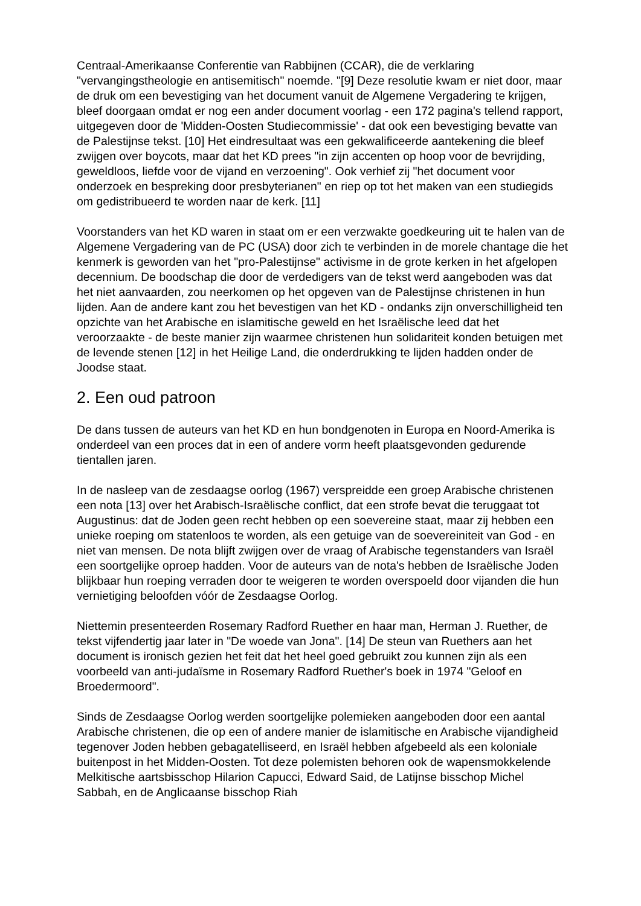Centraal-Amerikaanse Conferentie van Rabbijnen (CCAR), die de verklaring "vervangingstheologie en antisemitisch" noemde. "[9] Deze resolutie kwam er niet door, maar de druk om een bevestiging van het document vanuit de Algemene Vergadering te krijgen, bleef doorgaan omdat er nog een ander document voorlag - een 172 pagina's tellend rapport, uitgegeven door de 'Midden-Oosten Studiecommissie' - dat ook een bevestiging bevatte van de Palestijnse tekst. [10] Het eindresultaat was een gekwalificeerde aantekening die bleef zwijgen over boycots, maar dat het KD prees "in zijn accenten op hoop voor de bevrijding, geweldloos, liefde voor de vijand en verzoening". Ook verhief zij "het document voor onderzoek en bespreking door presbyterianen" en riep op tot het maken van een studiegids om gedistribueerd te worden naar de kerk. [11]
Voorstanders van het KD waren in staat om er een verzwakte goedkeuring uit te halen van de Algemene Vergadering van de PC (USA) door zich te verbinden in de morele chantage die het kenmerk is geworden van het "pro-Palestijnse" activisme in de grote kerken in het afgelopen decennium. De boodschap die door de verdedigers van de tekst werd aangeboden was dat het niet aanvaarden, zou neerkomen op het opgeven van de Palestijnse christenen in hun lijden. Aan de andere kant zou het bevestigen van het KD - ondanks zijn onverschilligheid ten opzichte van het Arabische en islamitische geweld en het Israëlische leed dat het veroorzaakte - de beste manier zijn waarmee christenen hun solidariteit konden betuigen met de levende stenen [12] in het Heilige Land, die onderdrukking te lijden hadden onder de Joodse staat.
2. Een oud patroon
De dans tussen de auteurs van het KD en hun bondgenoten in Europa en Noord-Amerika is onderdeel van een proces dat in een of andere vorm heeft plaatsgevonden gedurende tientallen jaren.
In de nasleep van de zesdaagse oorlog (1967) verspreidde een groep Arabische christenen een nota [13] over het Arabisch-Israëlische conflict, dat een strofe bevat die teruggaat tot Augustinus: dat de Joden geen recht hebben op een soevereine staat, maar zij hebben een unieke roeping om statenloos te worden, als een getuige van de soevereiniteit van God - en niet van mensen. De nota blijft zwijgen over de vraag of Arabische tegenstanders van Israël een soortgelijke oproep hadden. Voor de auteurs van de nota's hebben de Israëlische Joden blijkbaar hun roeping verraden door te weigeren te worden overspoeld door vijanden die hun vernietiging beloofden vóór de Zesdaagse Oorlog.
Niettemin presenteerden Rosemary Radford Ruether en haar man, Herman J. Ruether, de tekst vijfendertig jaar later in "De woede van Jona". [14] De steun van Ruethers aan het document is ironisch gezien het feit dat het heel goed gebruikt zou kunnen zijn als een voorbeeld van anti-judaïsme in Rosemary Radford Ruether's boek in 1974 "Geloof en Broedermoord".
Sinds de Zesdaagse Oorlog werden soortgelijke polemieken aangeboden door een aantal Arabische christenen, die op een of andere manier de islamitische en Arabische vijandigheid tegenover Joden hebben gebagatelliseerd, en Israël hebben afgebeeld als een koloniale buitenpost in het Midden-Oosten. Tot deze polemisten behoren ook de wapensmokkelende Melkitische aartsbisschop Hilarion Capucci, Edward Said, de Latijnse bisschop Michel Sabbah, en de Anglicaanse bisschop Riah